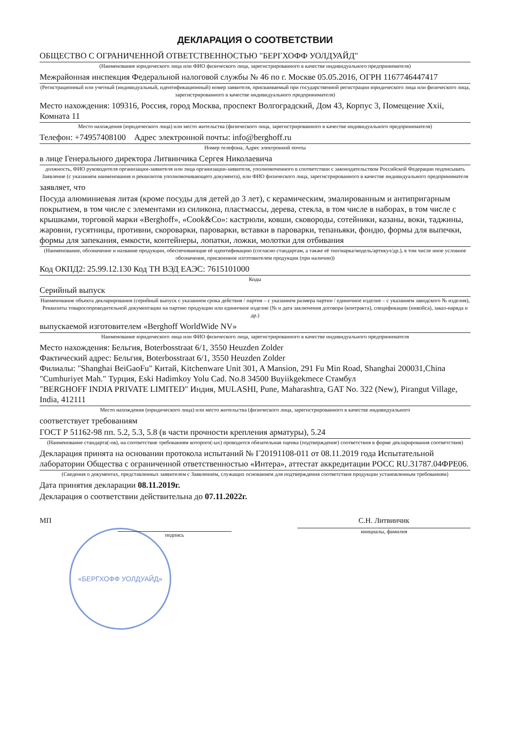ДЕКЛАРАЦИЯ О СООТВЕТСТВИИ
ОБЩЕСТВО С ОГРАНИЧЕННОЙ ОТВЕТСТВЕННОСТЬЮ "БЕРГХОФФ УОЛДУАЙД"
(Наименование юридического лица или ФИО физического лица, зарегистрированного в качестве индивидуального предпринимателя)
Межрайонная инспекция Федеральной налоговой службы № 46 по г. Москве 05.05.2016, ОГРН 1167746447417
(Регистрационный или учетный (индивидуальный, идентификационный) номер заявителя, присваиваемый при государственной регистрации юридического лица или физического лица, зарегистрированного в качестве индивидуального предпринимателя)
Место нахождения: 109316, Россия, город Москва, проспект Волгоградский, Дом 43, Корпус 3, Помещение Xxii, Комната 11
Место нахождения (юридического лица) или место жительства (физического лица, зарегистрированного в качестве индивидуального предпринимателя)
Телефон: +74957408100 Адрес электронной почты: info@berghoff.ru
Номер телефона, Адрес электронной почты
в лице Генерального директора Литвинчика Сергея Николаевича
должность, ФИО руководителя организации-заявителя или лица организации-заявителя, уполномоченного в соответствии с законодательством Российской Федерации подписывать Заявление (с указанием наименования и реквизитов уполномочивающего документа), или ФИО физического лица, зарегистрированного в качестве индивидуального предпринимателя
заявляет, что
Посуда алюминиевая литая (кроме посуды для детей до 3 лет), с керамическим, эмалированным и антипригарным покрытием, в том числе с элементами из силикона, пластмассы, дерева, стекла, в том числе в наборах, в том числе с крышками, торговой марки «Berghoff», «Cook&Co»: кастрюли, ковши, сковороды, сотейники, казаны, воки, таджины, жаровни, гусятницы, противни, скороварки, пароварки, вставки в пароварки, тепаньяки, фондю, формы для выпечки, формы для запекания, емкости, контейнеры, лопатки, ложки, молотки для отбивания
(Наименование, обозначение и название продукции, обеспечивающие её идентификацию (согласно стандартам, а также её тип/марка/модель/артикул/др.), в том числе иное условное обозначение, присвоенное изготовителем продукции (при наличии))
Код ОКПД2: 25.99.12.130 Код ТН ВЭД ЕАЭС: 7615101000
Коды
Серийный выпуск
Наименование объекта декларирования (серийный выпуск с указанием срока действия / партия – с указанием размера партии / единичное изделие – с указанием заводского № изделия), Реквизиты товаросопроводительной документации на партию продукции или единичное изделие (№ и дата заключения договора (контракта), спецификации (инвойса), заказ-наряда и др.)
выпускаемой изготовителем «Berghoff WorldWide NV»
Наименование юридического лица или ФИО физического лица, зарегистрированного в качестве индивидуального предпринимателя
Место нахождения: Бельгия, Boterbosstraat 6/1, 3550 Heuzden Zolder
Фактический адрес: Бельгия, Boterbosstraat 6/1, 3550 Heuzden Zolder
Филиалы: "Shanghai BeiGaoFu" Китай, Kitchenware Unit 301, A Mansion, 291 Fu Min Road, Shanghai 200031,China
"Cumhuriyet Mah." Турция, Eski Hadimkoy Yolu Cad. No.8 34500 Buyiikgekmece Стамбул
"BERGHOFF INDIA PRIVATE LIMITED" Индия, MULASHI, Pune, Maharashtra, GAT No. 322 (New), Pirangut Village, India, 412111
Место нахождения (юридического лица) или место жительства (физического лица, зарегистрированного в качестве индивидуального
соответствует требованиям
ГОСТ Р 51162-98 пп. 5.2, 5.3, 5.8 (в части прочности крепления арматуры), 5.24
(Наименование стандарта(-ов), на соответствие требованиям которого(-ых) проводится обязательная оценка (подтверждение) соответствия в форме декларирования соответствия)
Декларация принята на основании протокола испытаний № Г20191108-011 от 08.11.2019 года Испытательной лаборатории Общества с ограниченной ответственностью «Интера», аттестат аккредитации РОСС RU.31787.04ФРЕ06.
(Сведения о документах, представленных заявителем с Заявлением, служащих основанием для подтверждения соответствия продукции установленным требованиям)
Дата принятия декларации 08.11.2019г.
Декларация о соответствии действительна до 07.11.2022г.
МП
подпись
С.Н. Литвинчик
инициалы, фамилия
«БЕРГХОФФ УОЛДУАЙД»